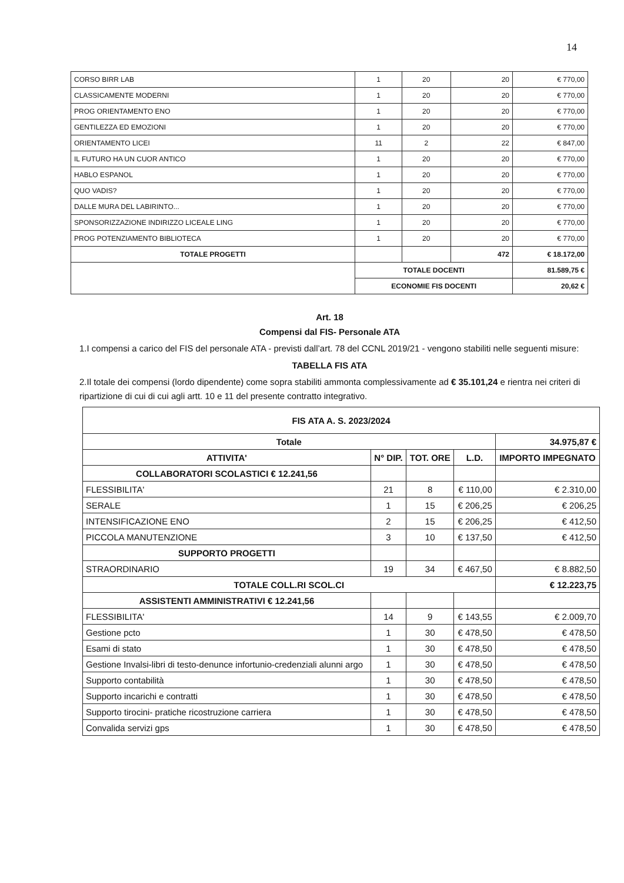14
| CORSO BIRR LAB | 1 | 20 | 20 | € 770,00 |
| CLASSICAMENTE MODERNI | 1 | 20 | 20 | € 770,00 |
| PROG ORIENTAMENTO ENO | 1 | 20 | 20 | € 770,00 |
| GENTILEZZA ED EMOZIONI | 1 | 20 | 20 | € 770,00 |
| ORIENTAMENTO LICEI | 11 | 2 | 22 | € 847,00 |
| IL FUTURO HA UN CUOR ANTICO | 1 | 20 | 20 | € 770,00 |
| HABLO ESPANOL | 1 | 20 | 20 | € 770,00 |
| QUO VADIS? | 1 | 20 | 20 | € 770,00 |
| DALLE MURA DEL LABIRINTO... | 1 | 20 | 20 | € 770,00 |
| SPONSORIZZAZIONE INDIRIZZO LICEALE LING | 1 | 20 | 20 | € 770,00 |
| PROG POTENZIAMENTO BIBLIOTECA | 1 | 20 | 20 | € 770,00 |
| TOTALE PROGETTI | | | 472 | € 18.172,00 |
| | TOTALE DOCENTI | | | 81.589,75 € |
| | ECONOMIE FIS DOCENTI | | | 20,62 € |
Art. 18
Compensi dal FIS- Personale ATA
1.I compensi a carico del FIS del personale ATA - previsti dall’art. 78 del CCNL 2019/21 - vengono stabiliti nelle seguenti misure:
TABELLA FIS ATA
2.Il totale dei compensi (lordo dipendente) come sopra stabiliti ammonta complessivamente ad € 35.101,24 e rientra nei criteri di ripartizione di cui di cui agli artt. 10 e 11 del presente contratto integrativo.
| FIS ATA A. S. 2023/2024 | | | | |
| --- | --- | --- | --- | --- |
| Totale | | | | 34.975,87 € |
| ATTIVITA' | N° DIP. | TOT. ORE | L.D. | IMPORTO IMPEGNATO |
| COLLABORATORI SCOLASTICI € 12.241,56 | | | | |
| FLESSIBILITA' | 21 | 8 | € 110,00 | € 2.310,00 |
| SERALE | 1 | 15 | € 206,25 | € 206,25 |
| INTENSIFICAZIONE ENO | 2 | 15 | € 206,25 | € 412,50 |
| PICCOLA MANUTENZIONE | 3 | 10 | € 137,50 | € 412,50 |
| SUPPORTO PROGETTI | | | | |
| STRAORDINARIO | 19 | 34 | € 467,50 | € 8.882,50 |
| TOTALE COLL.RI SCOL.CI | | | | € 12.223,75 |
| ASSISTENTI AMMINISTRATIVI € 12.241,56 | | | | |
| FLESSIBILITA' | 14 | 9 | € 143,55 | € 2.009,70 |
| Gestione pcto | 1 | 30 | € 478,50 | € 478,50 |
| Esami di stato | 1 | 30 | € 478,50 | € 478,50 |
| Gestione Invalsi-libri di testo-denunce infortunio-credenziali alunni argo | 1 | 30 | € 478,50 | € 478,50 |
| Supporto contabilità | 1 | 30 | € 478,50 | € 478,50 |
| Supporto incarichi e contratti | 1 | 30 | € 478,50 | € 478,50 |
| Supporto tirocini- pratiche ricostruzione carriera | 1 | 30 | € 478,50 | € 478,50 |
| Convalida servizi gps | 1 | 30 | € 478,50 | € 478,50 |